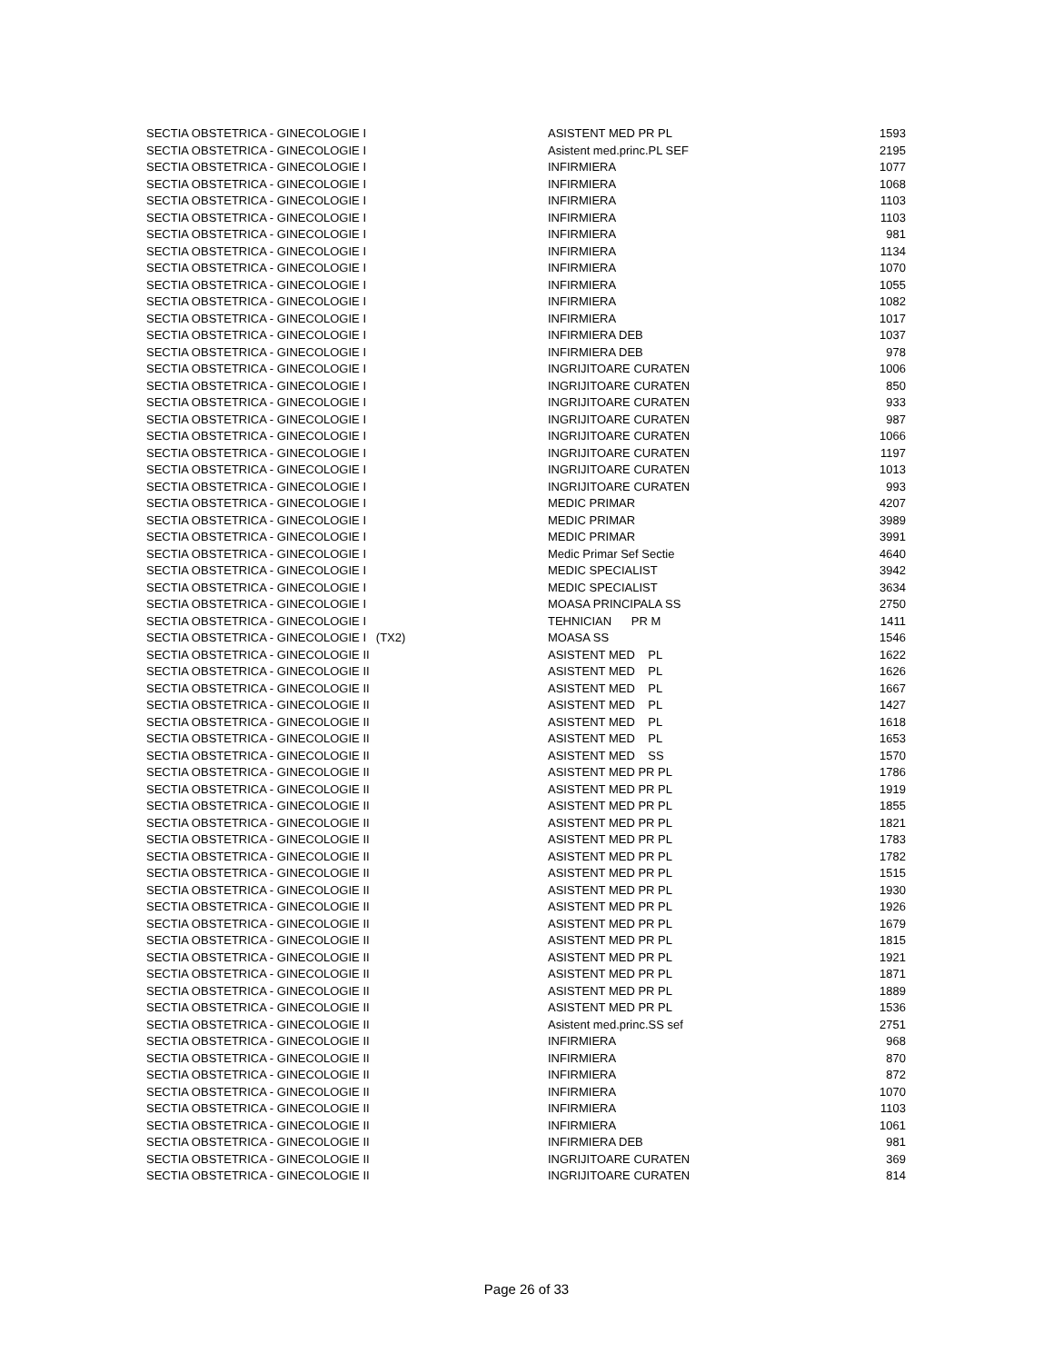| SECTIA OBSTETRICA - GINECOLOGIE I | ASISTENT MED PR PL | 1593 |
| SECTIA OBSTETRICA - GINECOLOGIE I | Asistent med.princ.PL SEF | 2195 |
| SECTIA OBSTETRICA - GINECOLOGIE I | INFIRMIERA | 1077 |
| SECTIA OBSTETRICA - GINECOLOGIE I | INFIRMIERA | 1068 |
| SECTIA OBSTETRICA - GINECOLOGIE I | INFIRMIERA | 1103 |
| SECTIA OBSTETRICA - GINECOLOGIE I | INFIRMIERA | 1103 |
| SECTIA OBSTETRICA - GINECOLOGIE I | INFIRMIERA | 981 |
| SECTIA OBSTETRICA - GINECOLOGIE I | INFIRMIERA | 1134 |
| SECTIA OBSTETRICA - GINECOLOGIE I | INFIRMIERA | 1070 |
| SECTIA OBSTETRICA - GINECOLOGIE I | INFIRMIERA | 1055 |
| SECTIA OBSTETRICA - GINECOLOGIE I | INFIRMIERA | 1082 |
| SECTIA OBSTETRICA - GINECOLOGIE I | INFIRMIERA | 1017 |
| SECTIA OBSTETRICA - GINECOLOGIE I | INFIRMIERA DEB | 1037 |
| SECTIA OBSTETRICA - GINECOLOGIE I | INFIRMIERA DEB | 978 |
| SECTIA OBSTETRICA - GINECOLOGIE I | INGRIJITOARE CURATEN | 1006 |
| SECTIA OBSTETRICA - GINECOLOGIE I | INGRIJITOARE CURATEN | 850 |
| SECTIA OBSTETRICA - GINECOLOGIE I | INGRIJITOARE CURATEN | 933 |
| SECTIA OBSTETRICA - GINECOLOGIE I | INGRIJITOARE CURATEN | 987 |
| SECTIA OBSTETRICA - GINECOLOGIE I | INGRIJITOARE CURATEN | 1066 |
| SECTIA OBSTETRICA - GINECOLOGIE I | INGRIJITOARE CURATEN | 1197 |
| SECTIA OBSTETRICA - GINECOLOGIE I | INGRIJITOARE CURATEN | 1013 |
| SECTIA OBSTETRICA - GINECOLOGIE I | INGRIJITOARE CURATEN | 993 |
| SECTIA OBSTETRICA - GINECOLOGIE I | MEDIC PRIMAR | 4207 |
| SECTIA OBSTETRICA - GINECOLOGIE I | MEDIC PRIMAR | 3989 |
| SECTIA OBSTETRICA - GINECOLOGIE I | MEDIC PRIMAR | 3991 |
| SECTIA OBSTETRICA - GINECOLOGIE I | Medic Primar Sef Sectie | 4640 |
| SECTIA OBSTETRICA - GINECOLOGIE I | MEDIC SPECIALIST | 3942 |
| SECTIA OBSTETRICA - GINECOLOGIE I | MEDIC SPECIALIST | 3634 |
| SECTIA OBSTETRICA - GINECOLOGIE I | MOASA PRINCIPALA SS | 2750 |
| SECTIA OBSTETRICA - GINECOLOGIE I | TEHNICIAN PR M | 1411 |
| SECTIA OBSTETRICA - GINECOLOGIE I (TX2) | MOASA SS | 1546 |
| SECTIA OBSTETRICA - GINECOLOGIE II | ASISTENT MED PL | 1622 |
| SECTIA OBSTETRICA - GINECOLOGIE II | ASISTENT MED PL | 1626 |
| SECTIA OBSTETRICA - GINECOLOGIE II | ASISTENT MED PL | 1667 |
| SECTIA OBSTETRICA - GINECOLOGIE II | ASISTENT MED PL | 1427 |
| SECTIA OBSTETRICA - GINECOLOGIE II | ASISTENT MED PL | 1618 |
| SECTIA OBSTETRICA - GINECOLOGIE II | ASISTENT MED PL | 1653 |
| SECTIA OBSTETRICA - GINECOLOGIE II | ASISTENT MED SS | 1570 |
| SECTIA OBSTETRICA - GINECOLOGIE II | ASISTENT MED PR PL | 1786 |
| SECTIA OBSTETRICA - GINECOLOGIE II | ASISTENT MED PR PL | 1919 |
| SECTIA OBSTETRICA - GINECOLOGIE II | ASISTENT MED PR PL | 1855 |
| SECTIA OBSTETRICA - GINECOLOGIE II | ASISTENT MED PR PL | 1821 |
| SECTIA OBSTETRICA - GINECOLOGIE II | ASISTENT MED PR PL | 1783 |
| SECTIA OBSTETRICA - GINECOLOGIE II | ASISTENT MED PR PL | 1782 |
| SECTIA OBSTETRICA - GINECOLOGIE II | ASISTENT MED PR PL | 1515 |
| SECTIA OBSTETRICA - GINECOLOGIE II | ASISTENT MED PR PL | 1930 |
| SECTIA OBSTETRICA - GINECOLOGIE II | ASISTENT MED PR PL | 1926 |
| SECTIA OBSTETRICA - GINECOLOGIE II | ASISTENT MED PR PL | 1679 |
| SECTIA OBSTETRICA - GINECOLOGIE II | ASISTENT MED PR PL | 1815 |
| SECTIA OBSTETRICA - GINECOLOGIE II | ASISTENT MED PR PL | 1921 |
| SECTIA OBSTETRICA - GINECOLOGIE II | ASISTENT MED PR PL | 1871 |
| SECTIA OBSTETRICA - GINECOLOGIE II | ASISTENT MED PR PL | 1889 |
| SECTIA OBSTETRICA - GINECOLOGIE II | ASISTENT MED PR PL | 1536 |
| SECTIA OBSTETRICA - GINECOLOGIE II | Asistent med.princ.SS sef | 2751 |
| SECTIA OBSTETRICA - GINECOLOGIE II | INFIRMIERA | 968 |
| SECTIA OBSTETRICA - GINECOLOGIE II | INFIRMIERA | 870 |
| SECTIA OBSTETRICA - GINECOLOGIE II | INFIRMIERA | 872 |
| SECTIA OBSTETRICA - GINECOLOGIE II | INFIRMIERA | 1070 |
| SECTIA OBSTETRICA - GINECOLOGIE II | INFIRMIERA | 1103 |
| SECTIA OBSTETRICA - GINECOLOGIE II | INFIRMIERA | 1061 |
| SECTIA OBSTETRICA - GINECOLOGIE II | INFIRMIERA DEB | 981 |
| SECTIA OBSTETRICA - GINECOLOGIE II | INGRIJITOARE CURATEN | 369 |
| SECTIA OBSTETRICA - GINECOLOGIE II | INGRIJITOARE CURATEN | 814 |
Page 26 of 33